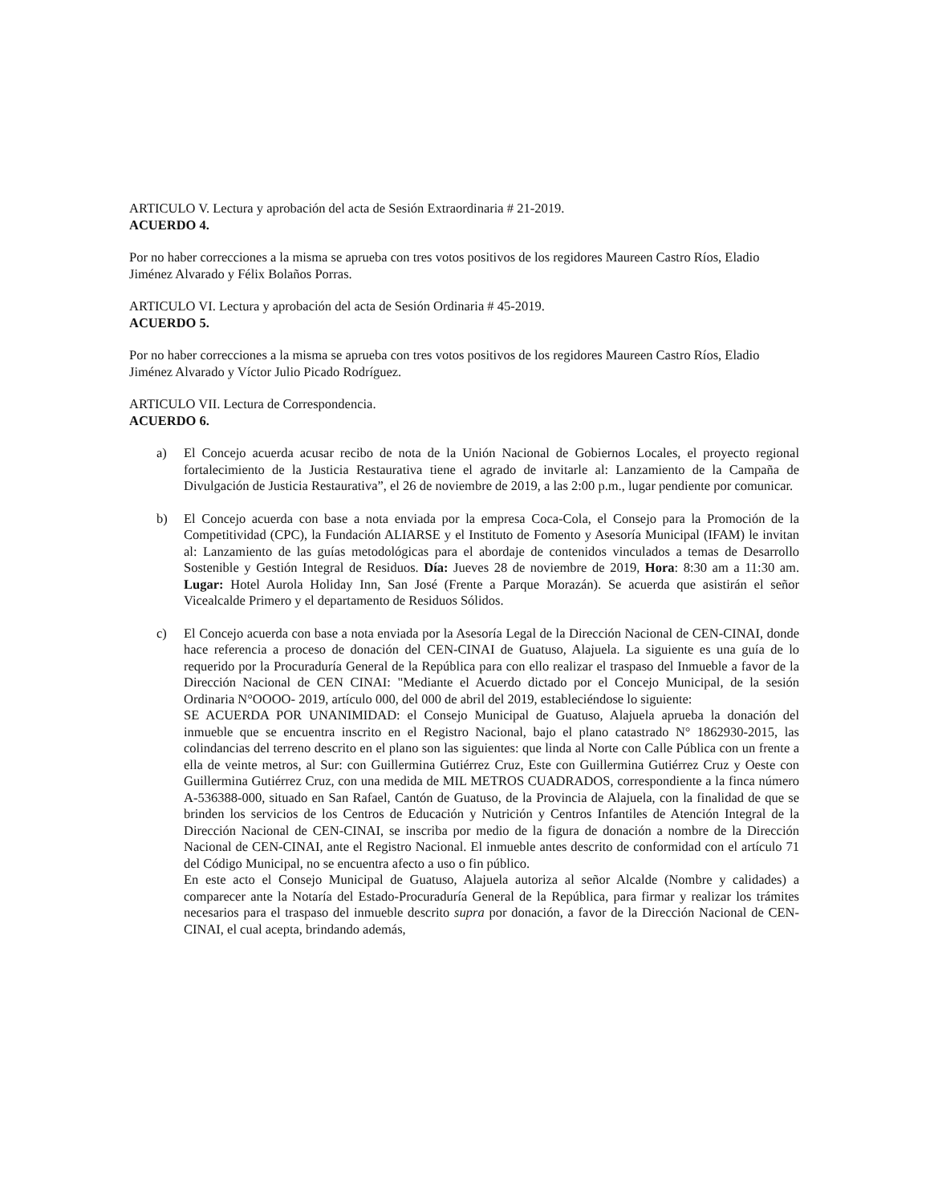ARTICULO V. Lectura y aprobación del acta de Sesión Extraordinaria # 21-2019.
ACUERDO 4.
Por no haber correcciones a la misma se aprueba con tres votos positivos de los regidores Maureen Castro Ríos, Eladio Jiménez Alvarado y Félix Bolaños Porras.
ARTICULO VI. Lectura y aprobación del acta de Sesión Ordinaria # 45-2019.
ACUERDO 5.
Por no haber correcciones a la misma se aprueba con tres votos positivos de los regidores Maureen Castro Ríos, Eladio Jiménez Alvarado y Víctor Julio Picado Rodríguez.
ARTICULO VII. Lectura de Correspondencia.
ACUERDO 6.
a) El Concejo acuerda acusar recibo de nota de la Unión Nacional de Gobiernos Locales, el proyecto regional fortalecimiento de la Justicia Restaurativa tiene el agrado de invitarle al: Lanzamiento de la Campaña de Divulgación de Justicia Restaurativa”, el 26 de noviembre de 2019, a las 2:00 p.m., lugar pendiente por comunicar.
b) El Concejo acuerda con base a nota enviada por la empresa Coca-Cola, el Consejo para la Promoción de la Competitividad (CPC), la Fundación ALIARSE y el Instituto de Fomento y Asesoría Municipal (IFAM) le invitan al: Lanzamiento de las guías metodológicas para el abordaje de contenidos vinculados a temas de Desarrollo Sostenible y Gestión Integral de Residuos. Día: Jueves 28 de noviembre de 2019, Hora: 8:30 am a 11:30 am. Lugar: Hotel Aurola Holiday Inn, San José (Frente a Parque Morazán). Se acuerda que asistirán el señor Vicealcalde Primero y el departamento de Residuos Sólidos.
c) El Concejo acuerda con base a nota enviada por la Asesoría Legal de la Dirección Nacional de CEN-CINAI, donde hace referencia a proceso de donación del CEN-CINAI de Guatuso, Alajuela. La siguiente es una guía de lo requerido por la Procuraduría General de la República para con ello realizar el traspaso del Inmueble a favor de la Dirección Nacional de CEN CINAI: "Mediante el Acuerdo dictado por el Concejo Municipal, de la sesión Ordinaria N°OOOO- 2019, artículo 000, del 000 de abril del 2019, estableciéndose lo siguiente:
SE ACUERDA POR UNANIMIDAD: el Consejo Municipal de Guatuso, Alajuela aprueba la donación del inmueble que se encuentra inscrito en el Registro Nacional, bajo el plano catastrado N° 1862930-2015, las colindancias del terreno descrito en el plano son las siguientes: que linda al Norte con Calle Pública con un frente a ella de veinte metros, al Sur: con Guillermina Gutiérrez Cruz, Este con Guillermina Gutiérrez Cruz y Oeste con Guillermina Gutiérrez Cruz, con una medida de MIL METROS CUADRADOS, correspondiente a la finca número A-536388-000, situado en San Rafael, Cantón de Guatuso, de la Provincia de Alajuela, con la finalidad de que se brinden los servicios de los Centros de Educación y Nutrición y Centros Infantiles de Atención Integral de la Dirección Nacional de CEN-CINAI, se inscriba por medio de la figura de donación a nombre de la Dirección Nacional de CEN-CINAI, ante el Registro Nacional. El inmueble antes descrito de conformidad con el artículo 71 del Código Municipal, no se encuentra afecto a uso o fin público.
En este acto el Consejo Municipal de Guatuso, Alajuela autoriza al señor Alcalde (Nombre y calidades) a comparecer ante la Notaría del Estado-Procuraduría General de la República, para firmar y realizar los trámites necesarios para el traspaso del inmueble descrito supra por donación, a favor de la Dirección Nacional de CEN-CINAI, el cual acepta, brindando además,